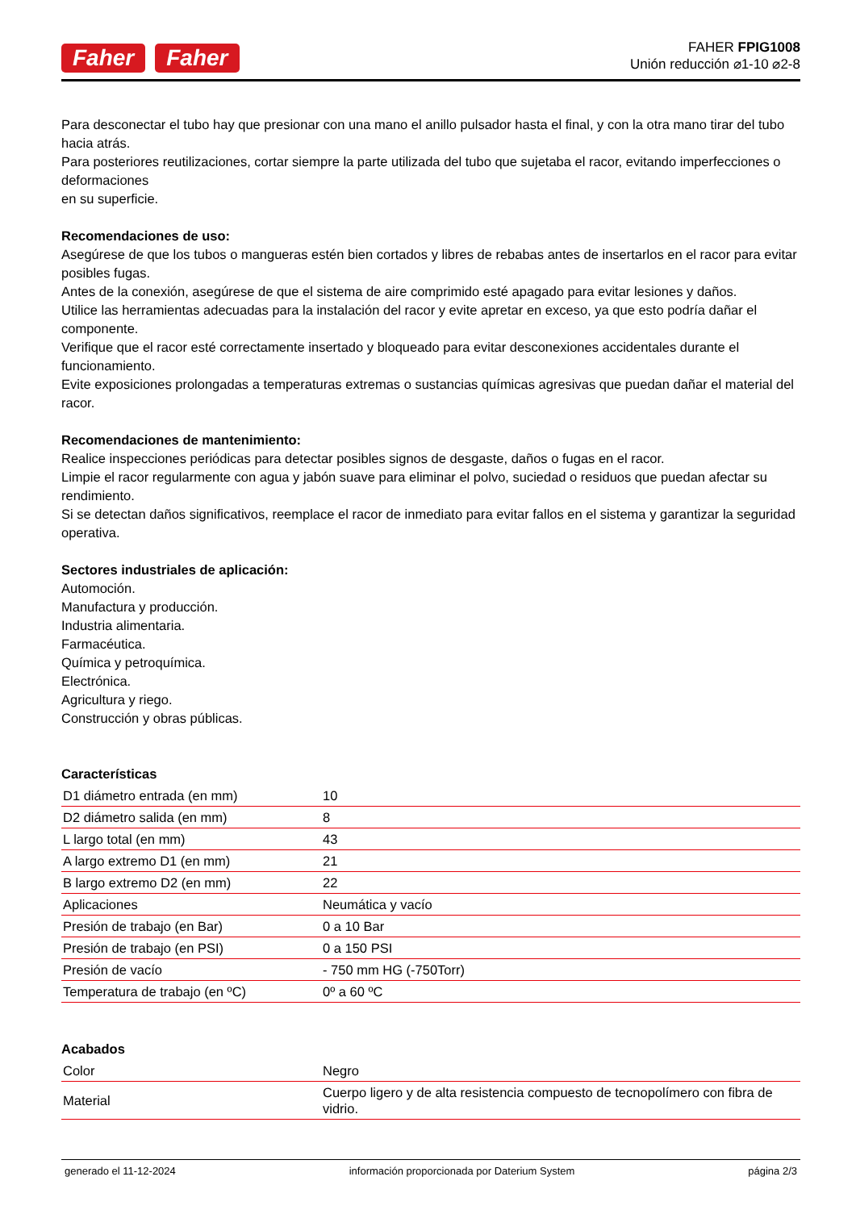Faher Faher
FAHER FPIG1008
Unión reducción ⌀1-10 ⌀2-8
Para desconectar el tubo hay que presionar con una mano el anillo pulsador hasta el final, y con la otra mano tirar del tubo hacia atrás.
Para posteriores reutilizaciones, cortar siempre la parte utilizada del tubo que sujetaba el racor, evitando imperfecciones o deformaciones
en su superficie.
Recomendaciones de uso:
Asegúrese de que los tubos o mangueras estén bien cortados y libres de rebabas antes de insertarlos en el racor para evitar posibles fugas.
Antes de la conexión, asegúrese de que el sistema de aire comprimido esté apagado para evitar lesiones y daños.
Utilice las herramientas adecuadas para la instalación del racor y evite apretar en exceso, ya que esto podría dañar el componente.
Verifique que el racor esté correctamente insertado y bloqueado para evitar desconexiones accidentales durante el funcionamiento.
Evite exposiciones prolongadas a temperaturas extremas o sustancias químicas agresivas que puedan dañar el material del racor.
Recomendaciones de mantenimiento:
Realice inspecciones periódicas para detectar posibles signos de desgaste, daños o fugas en el racor.
Limpie el racor regularmente con agua y jabón suave para eliminar el polvo, suciedad o residuos que puedan afectar su rendimiento.
Si se detectan daños significativos, reemplace el racor de inmediato para evitar fallos en el sistema y garantizar la seguridad operativa.
Sectores industriales de aplicación:
Automoción.
Manufactura y producción.
Industria alimentaria.
Farmacéutica.
Química y petroquímica.
Electrónica.
Agricultura y riego.
Construcción y obras públicas.
Características
| D1 diámetro entrada (en mm) | 10 |
| D2 diámetro salida (en mm) | 8 |
| L largo total (en mm) | 43 |
| A largo extremo D1 (en mm) | 21 |
| B largo extremo D2 (en mm) | 22 |
| Aplicaciones | Neumática y vacío |
| Presión de trabajo (en Bar) | 0 a 10 Bar |
| Presión de trabajo (en PSI) | 0 a 150 PSI |
| Presión de vacío | - 750 mm HG (-750Torr) |
| Temperatura de trabajo (en ºC) | 0º a 60 ºC |
Acabados
| Color | Negro |
| Material | Cuerpo ligero y de alta resistencia compuesto de tecnopolímero con fibra de vidrio. |
generado el 11-12-2024 información proporcionada por Daterium System página 2/3